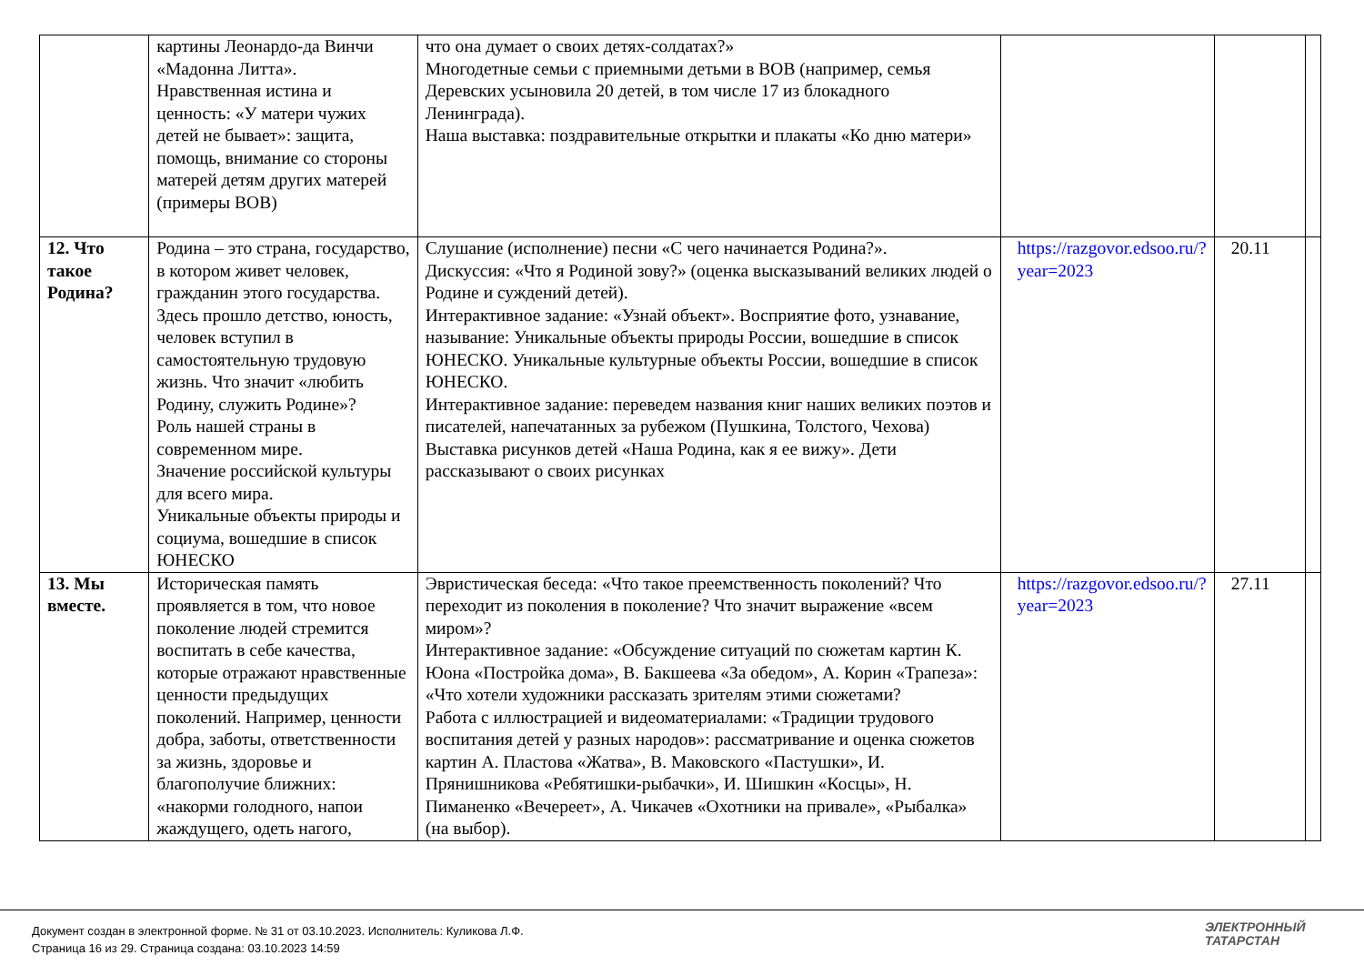| | картины Леонардо-да Винчи «Мадонна Литта». Нравственная истина и ценность: «У матери чужих детей не бывает»: защита, помощь, внимание со стороны матерей детям других матерей (примеры ВОВ) | что она думает о своих детях-солдатах?» Многодетные семьи с приемными детьми в ВОВ (например, семья Деревских усыновила 20 детей, в том числе 17 из блокадного Ленинграда). Наша выставка: поздравительные открытки и плакаты «Ко дню матери» | | | |
| 12. Что такое Родина? | Родина – это страна, государство, в котором живет человек, гражданин этого государства. Здесь прошло детство, юность, человек вступил в самостоятельную трудовую жизнь. Что значит «любить Родину, служить Родине»? Роль нашей страны в современном мире. Значение российской культуры для всего мира. Уникальные объекты природы и социума, вошедшие в список ЮНЕСКО | Слушание (исполнение) песни «С чего начинается Родина?». Дискуссия: «Что я Родиной зову?» (оценка высказываний великих людей о Родине и суждений детей). Интерактивное задание: «Узнай объект». Восприятие фото, узнавание, называние: Уникальные объекты природы России, вошедшие в список ЮНЕСКО. Уникальные культурные объекты России, вошедшие в список ЮНЕСКО. Интерактивное задание: переведем названия книг наших великих поэтов и писателей, напечатанных за рубежом (Пушкина, Толстого, Чехова) Выставка рисунков детей «Наша Родина, как я ее вижу». Дети рассказывают о своих рисунках | https://razgovor.edsoo.ru/?year=2023 | 20.11 | |
| 13. Мы вместе. | Историческая память проявляется в том, что новое поколение людей стремится воспитать в себе качества, которые отражают нравственные ценности предыдущих поколений. Например, ценности добра, заботы, ответственности за жизнь, здоровье и благополучие ближних: «накорми голодного, напои жаждущего, одеть нагого, | Эвристическая беседа: «Что такое преемственность поколений? Что переходит из поколения в поколение? Что значит выражение «всем миром»? Интерактивное задание: «Обсуждение ситуаций по сюжетам картин К. Юона «Постройка дома», В. Бакшеева «За обедом», А. Корин «Трапеза»: «Что хотели художники рассказать зрителям этими сюжетами? Работа с иллюстрацией и видеоматериалами: «Традиции трудового воспитания детей у разных народов»: рассматривание и оценка сюжетов картин А. Пластова «Жатва», В. Маковского «Пастушки», И. Прянишникова «Ребятишки-рыбачки», И. Шишкин «Косцы», Н. Пиманенко «Вечереет», А. Чикачев «Охотники на привале», «Рыбалка» (на выбор). | https://razgovor.edsoo.ru/?year=2023 | 27.11 | |
Документ создан в электронной форме. № 31 от 03.10.2023. Исполнитель: Куликова Л.Ф.
Страница 16 из 29. Страница создана: 03.10.2023 14:59
ЭЛЕКТРОННЫЙ
ТАТАРСТАН